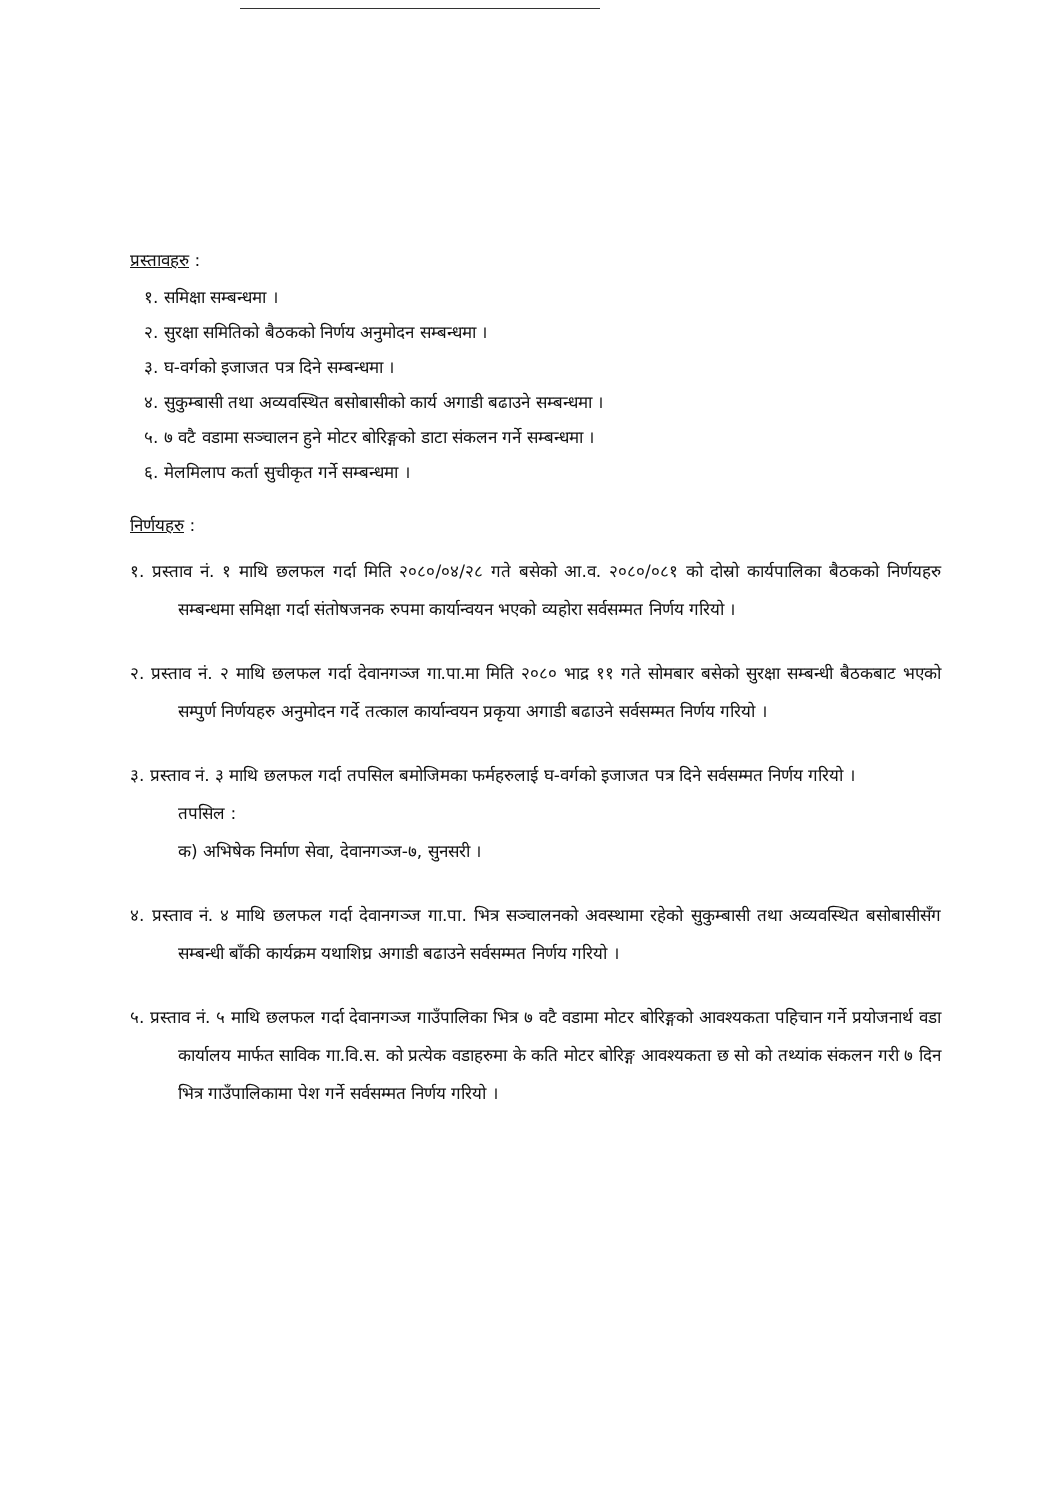प्रस्तावहरु :
१. समिक्षा सम्बन्धमा ।
२. सुरक्षा समितिको बैठकको निर्णय अनुमोदन सम्बन्धमा ।
३. घ-वर्गको इजाजत पत्र दिने सम्बन्धमा ।
४. सुकुम्बासी तथा अव्यवस्थित बसोबासीको कार्य अगाडी बढाउने सम्बन्धमा ।
५. ७ वटै वडामा सञ्चालन हुने मोटर बोरिङ्गको डाटा संकलन गर्ने सम्बन्धमा ।
६. मेलमिलाप कर्ता सुचीकृत गर्ने सम्बन्धमा ।
निर्णयहरु :
१. प्रस्ताव नं. १ माथि छलफल गर्दा मिति २०८०/०४/२८ गते बसेको आ.व. २०८०/०८१ को दोस्रो कार्यपालिका बैठकको निर्णयहरु सम्बन्धमा समिक्षा गर्दा संतोषजनक रुपमा कार्यान्वयन भएको व्यहोरा सर्वसम्मत निर्णय गरियो ।
२. प्रस्ताव नं. २ माथि छलफल गर्दा देवानगञ्ज गा.पा.मा मिति २०८० भाद्र ११ गते सोमबार बसेको सुरक्षा सम्बन्धी बैठकबाट भएको सम्पुर्ण निर्णयहरु अनुमोदन गर्दे तत्काल कार्यान्वयन प्रकृया अगाडी बढाउने सर्वसम्मत निर्णय गरियो ।
३. प्रस्ताव नं. ३ माथि छलफल गर्दा तपसिल बमोजिमका फर्महरुलाई घ-वर्गको इजाजत पत्र दिने सर्वसम्मत निर्णय गरियो ।
तपसिल :
क) अभिषेक निर्माण सेवा, देवानगञ्ज-७, सुनसरी ।
४. प्रस्ताव नं. ४ माथि छलफल गर्दा देवानगञ्ज गा.पा. भित्र सञ्चालनको अवस्थामा रहेको सुकुम्बासी तथा अव्यवस्थित बसोबासीसँग सम्बन्धी बाँकी कार्यक्रम यथाशिघ्र अगाडी बढाउने सर्वसम्मत निर्णय गरियो ।
५. प्रस्ताव नं. ५ माथि छलफल गर्दा देवानगञ्ज गाउँपालिका भित्र ७ वटै वडामा मोटर बोरिङ्गको आवश्यकता पहिचान गर्ने प्रयोजनार्थ वडा कार्यालय मार्फत साविक गा.वि.स. को प्रत्येक वडाहरुमा के कति मोटर बोरिङ्ग आवश्यकता छ सो को तथ्यांक संकलन गरी ७ दिन भित्र गाउँपालिकामा पेश गर्ने सर्वसम्मत निर्णय गरियो ।